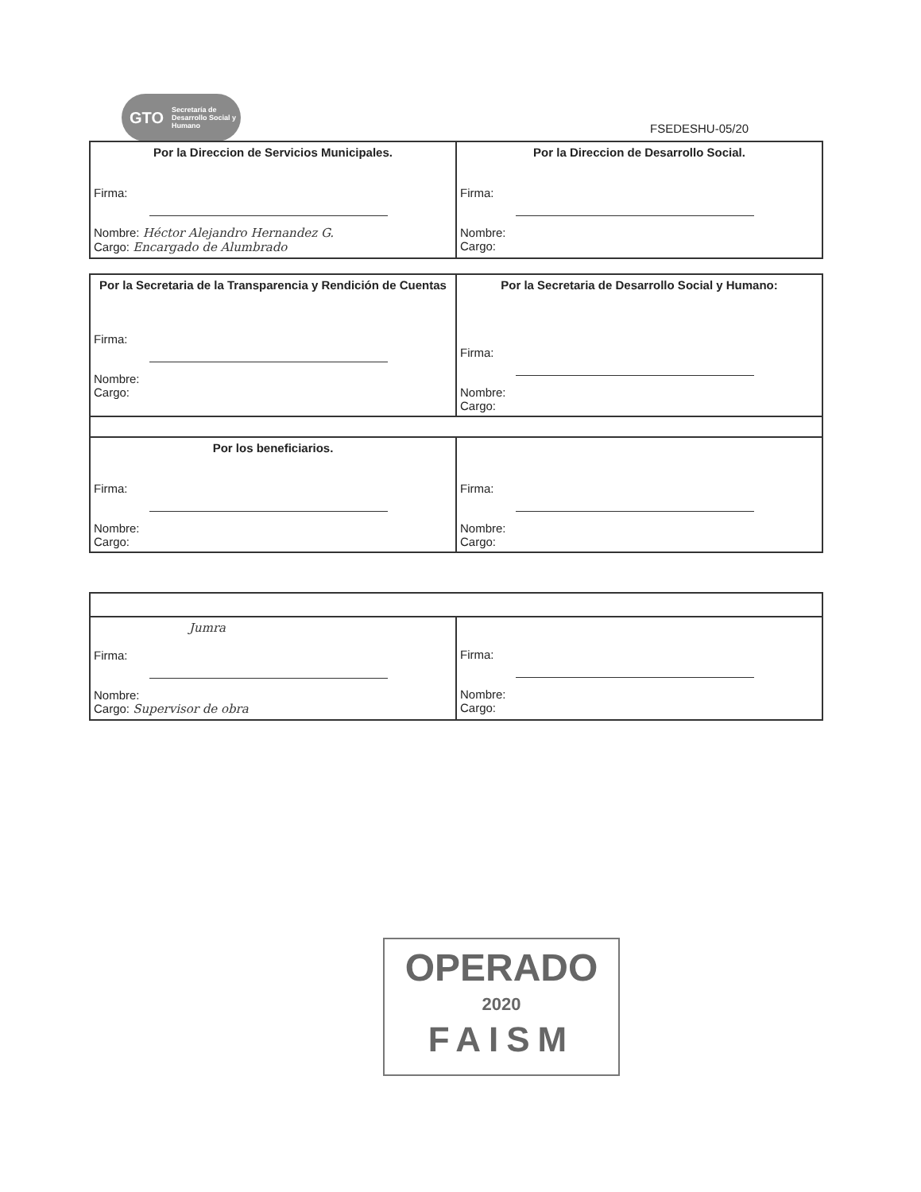GTO Secretaría de Desarrollo Social y Humano
FSEDESHU-05/20
| Por la Direccion de Servicios Municipales. Firma: Nombre: Héctor Alejandro Hernandez G. Cargo: Encargado de Alumbrado | Por la Direccion de Desarrollo Social. Firma: Nombre: Cargo: |
| Por la Secretaria de la Transparencia y Rendición de Cuentas Firma: Nombre: Cargo: | Por la Secretaria de Desarrollo Social y Humano: Firma: Nombre: Cargo: |
| Por los beneficiarios. Firma: Nombre: Cargo: | Firma: Nombre: Cargo: |
| Jumra Firma: Nombre: Cargo: Supervisor de obra | Firma: Nombre: Cargo: |
OPERADO
2020
FAISM